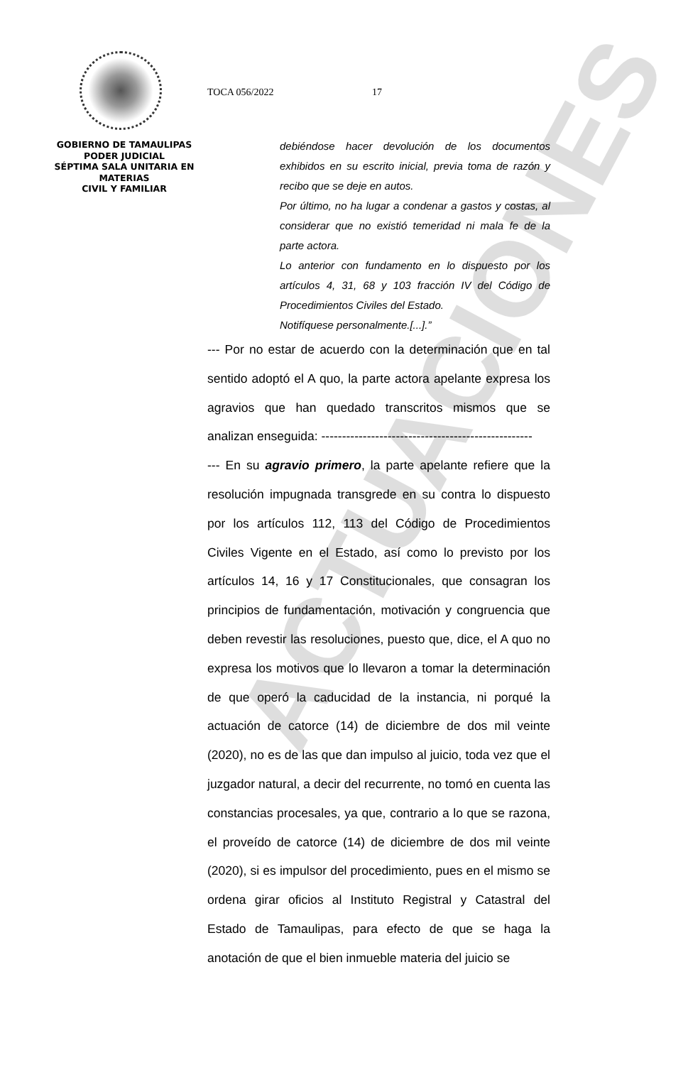ACTUACIONES
GOBIERNO DE TAMAULIPAS
PODER JUDICIAL
SÉPTIMA SALA UNITARIA EN MATERIAS
CIVIL Y FAMILIAR
TOCA 056/2022 17
debiéndose hacer devolución de los documentos exhibidos en su escrito inicial, previa toma de razón y recibo que se deje en autos.
Por último, no ha lugar a condenar a gastos y costas, al considerar que no existió temeridad ni mala fe de la parte actora.
Lo anterior con fundamento en lo dispuesto por los artículos 4, 31, 68 y 103 fracción IV del Código de Procedimientos Civiles del Estado.
Notifíquese personalmente.[...].”
--- Por no estar de acuerdo con la determinación que en tal sentido adoptó el A quo, la parte actora apelante expresa los agravios que han quedado transcritos mismos que se analizan enseguida: ---------------------------------------------------
--- En su agravio primero, la parte apelante refiere que la resolución impugnada transgrede en su contra lo dispuesto por los artículos 112, 113 del Código de Procedimientos Civiles Vigente en el Estado, así como lo previsto por los artículos 14, 16 y 17 Constitucionales, que consagran los principios de fundamentación, motivación y congruencia que deben revestir las resoluciones, puesto que, dice, el A quo no expresa los motivos que lo llevaron a tomar la determinación de que operó la caducidad de la instancia, ni porqué la actuación de catorce (14) de diciembre de dos mil veinte (2020), no es de las que dan impulso al juicio, toda vez que el juzgador natural, a decir del recurrente, no tomó en cuenta las constancias procesales, ya que, contrario a lo que se razona, el proveído de catorce (14) de diciembre de dos mil veinte (2020), si es impulsor del procedimiento, pues en el mismo se ordena girar oficios al Instituto Registral y Catastral del Estado de Tamaulipas, para efecto de que se haga la anotación de que el bien inmueble materia del juicio se